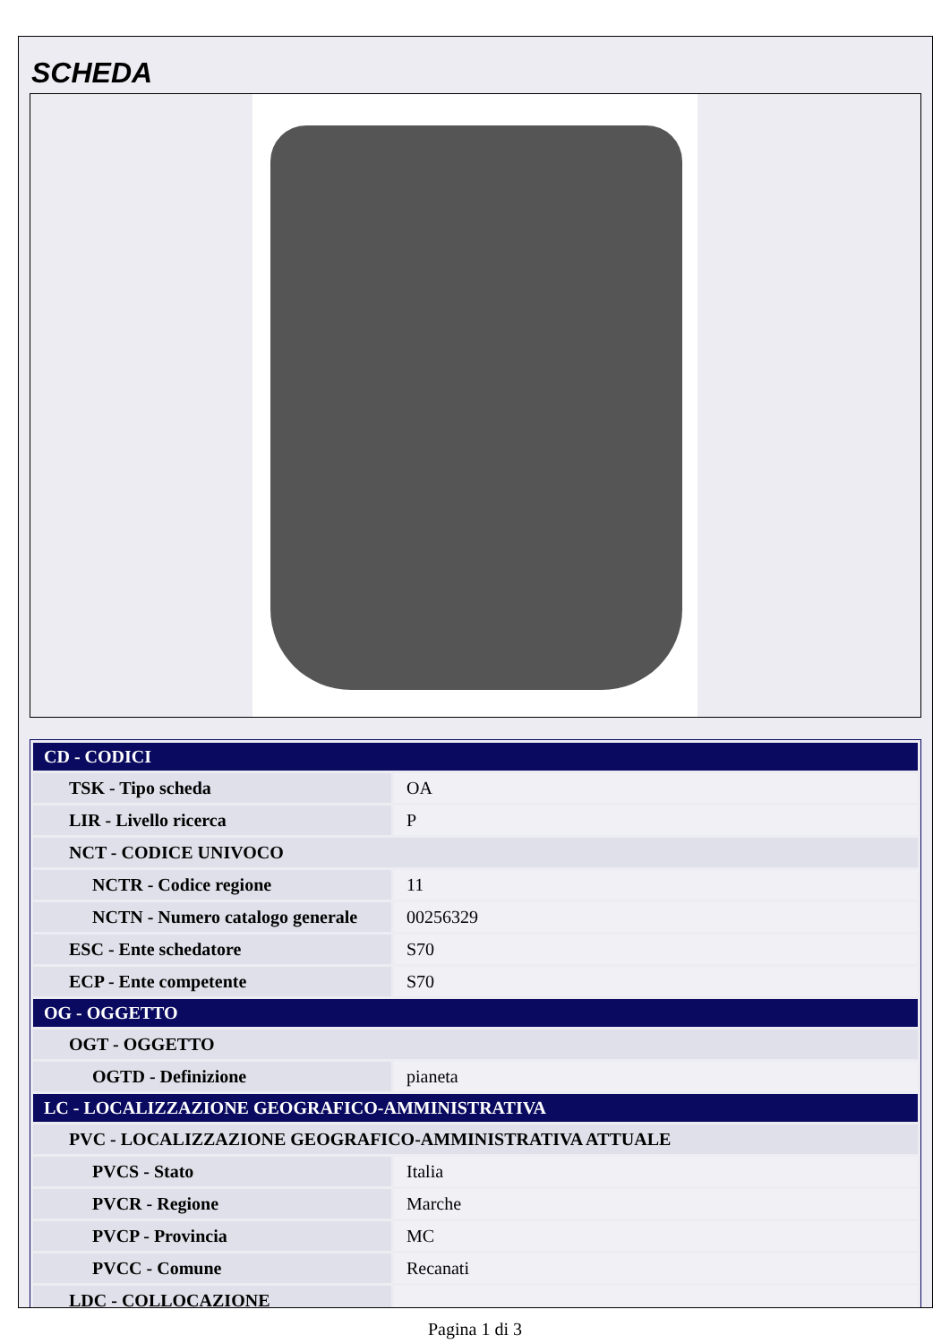SCHEDA
| CD - CODICI | |
| --- | --- |
| TSK - Tipo scheda | OA |
| LIR - Livello ricerca | P |
| NCT - CODICE UNIVOCO | |
| NCTR - Codice regione | 11 |
| NCTN - Numero catalogo generale | 00256329 |
| ESC - Ente schedatore | S70 |
| ECP - Ente competente | S70 |
| OG - OGGETTO | |
| OGT - OGGETTO | |
| OGTD - Definizione | pianeta |
| LC - LOCALIZZAZIONE GEOGRAFICO-AMMINISTRATIVA | |
| PVC - LOCALIZZAZIONE GEOGRAFICO-AMMINISTRATIVA ATTUALE | |
| PVCS - Stato | Italia |
| PVCR - Regione | Marche |
| PVCP - Provincia | MC |
| PVCC - Comune | Recanati |
| LDC - COLLOCAZIONE | |
Pagina 1 di 3